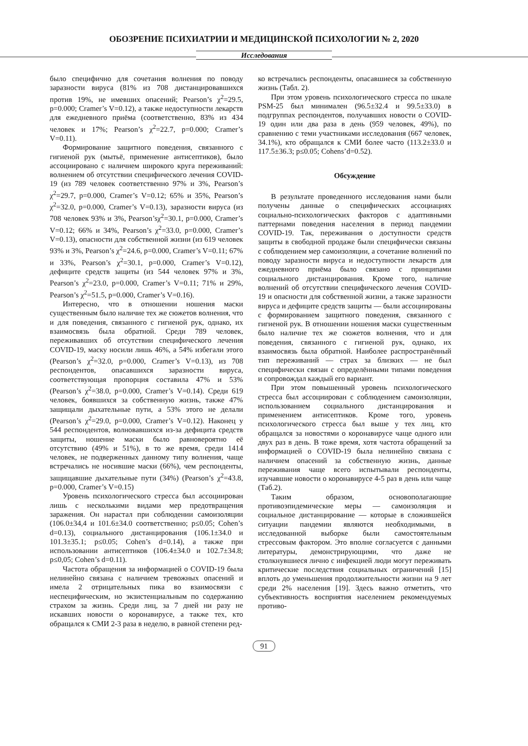ОБОЗРЕНИЕ ПСИХИАТРИИ И МЕДИЦИНСКОЙ ПСИХОЛОГИИ № 2, 2020
Исследования
было специфично для сочетания волнения по поводу заразности вируса (81% из 708 дистанцировавшихся против 19%, не имевших опасений; Pearson’s χ<sup>2</sup>=29.5, p=0.000; Cramer’s V=0.12), а также недоступности лекарств для ежедневного приёма (соответственно, 83% из 434 человек и 17%; Pearson’s χ<sup>2</sup>=22.7, p=0.000; Cramer’s V=0.11).
Формирование защитного поведения, связанного с гигиеной рук (мытьё, применение антисептиков), было ассоциировано с наличием широкого круга переживаний: волнением об отсутствии специфического лечения COVID-19 (из 789 человек соответственно 97% и 3%, Pearson’s χ<sup>2</sup>=29.7, p=0.000, Cramer’s V=0.12; 65% и 35%, Pearson’s χ<sup>2</sup>=32.0, p=0.000, Cramer’s V=0.13), заразности вируса (из 708 человек 93% и 3%, Pearson’sχ<sup>2</sup>=30.1, p=0.000, Cramer’s V=0.12; 66% и 34%, Pearson’s χ<sup>2</sup>=33.0, p=0.000, Cramer’s V=0.13), опасности для собственной жизни (из 619 человек 93% и 3%, Pearson’s χ<sup>2</sup>=24.6, p=0.000, Cramer’s V=0.11; 67% и 33%, Pearson’s χ<sup>2</sup>=30.1, p=0.000, Cramer’s V=0.12), дефиците средств защиты (из 544 человек 97% и 3%, Pearson’s χ<sup>2</sup>=23.0, p=0.000, Cramer’s V=0.11; 71% и 29%, Pearson’s χ<sup>2</sup>=51.5, p=0.000, Cramer’s V=0.16).
Интересно, что в отношении ношения маски существенным было наличие тех же сюжетов волнения, что и для поведения, связанного с гигиеной рук, однако, их взаимосвязь была обратной. Среди 789 человек, переживавших об отсутствии специфического лечения COVID-19, маску носили лишь 46%, а 54% избегали этого (Pearson’s χ<sup>2</sup>=32.0, p=0.000, Cramer’s V=0.13), из 708 респондентов, опасавшихся заразности вируса, соответствующая пропорция составила 47% и 53% (Pearson’s χ<sup>2</sup>=38.0, p=0.000, Cramer’s V=0.14). Среди 619 человек, боявшихся за собственную жизнь, также 47% защищали дыхательные пути, а 53% этого не делали (Pearson’s χ<sup>2</sup>=29.0, p=0.000, Cramer’s V=0.12). Наконец у 544 респондентов, волновавшихся из-за дефицита средств защиты, ношение маски было равновероятно её отсутствию (49% и 51%), в то же время, среди 1414 человек, не подверженных данному типу волнения, чаще встречались не носившие маски (66%), чем респонденты, защищавшие дыхательные пути (34%) (Pearson’s χ<sup>2</sup>=43.8, p=0.000, Cramer’s V=0.15)
Уровень психологического стресса был ассоциирован лишь с несколькими видами мер предотвращения заражения. Он нарастал при соблюдении самоизоляции (106.0±34,4 и 101.6±34.0 соответственно; p≤0.05; Cohen’s d=0.13), социального дистанцирования (106.1±34.0 и 101.3±35.1; p≤0.05; Cohen’s d=0.14), а также при использовании антисептиков (106.4±34.0 и 102.7±34.8; p≤0,05; Cohen’s d=0.11).
Частота обращения за информацией о COVID-19 была нелинейно связана с наличием тревожных опасений и имела 2 отрицательных пика во взаимосвязи с неспецифическим, но экзистенциальным по содержанию страхом за жизнь. Среди лиц, за 7 дней ни разу не искавших новости о коронавирусе, а также тех, кто обращался к СМИ 2-3 раза в неделю, в равной степени ред-
ко встречались респонденты, опасавшиеся за собственную жизнь (Табл. 2).
При этом уровень психологического стресса по шкале PSM-25 был минимален (96.5±32.4 и 99.5±33.0) в подгруппах респондентов, получавших новости о COVID-19 один или два раза в день (959 человек, 49%), по сравнению с теми участниками исследования (667 человек, 34.1%), кто обращался к СМИ более часто (113.2±33.0 и 117.5±36.3; p≤0.05; Cohens’d=0.52).
Обсуждение
В результате проведенного исследования нами были получены данные о специфических ассоциациях социально-психологических факторов с адаптивными паттернами поведения населения в период пандемии COVID-19. Так, переживания о доступности средств защиты в свободной продаже были специфически связаны с соблюдением мер самоизоляции, а сочетание волнений по поводу заразности вируса и недоступности лекарств для ежедневного приёма было связано с принципами социального дистанцирования. Кроме того, наличие волнений об отсутствии специфического лечения COVID-19 и опасности для собственной жизни, а также заразности вируса и дефиците средств защиты — были ассоциированы с формированием защитного поведения, связанного с гигиеной рук. В отношении ношения маски существенным было наличие тех же сюжетов волнения, что и для поведения, связанного с гигиеной рук, однако, их взаимосвязь была обратной. Наиболее распространённый тип переживаний — страх за близких — не был специфически связан с определёнными типами поведения и сопровождал каждый его вариант.
При этом повышенный уровень психологического стресса был ассоциирован с соблюдением самоизоляции, использованием социального дистанцирования и применением антисептиков. Кроме того, уровень психологического стресса был выше у тех лиц, кто обращался за новостями о коронавирусе чаще одного или двух раз в день. В тоже время, хотя частота обращений за информацией о COVID-19 была нелинейно связана с наличием опасений за собственную жизнь, данные переживания чаще всего испытывали респонденты, изучавшие новости о коронавирусе 4-5 раз в день или чаще (Таб.2).
Таким образом, основополагающие противоэпидемические меры — самоизоляция и социальное дистанцирование — которые в сложившейся ситуации пандемии являются необходимыми, в исследованной выборке были самостоятельным стрессовым фактором. Это вполне согласуется с данными литературы, демонстрирующими, что даже не столкнувшиеся лично с инфекцией люди могут переживать критические последствия социальных ограничений [15] вплоть до уменьшения продолжительности жизни на 9 лет среди 2% населения [19]. Здесь важно отметить, что субъективность восприятия населением рекомендуемых противо-
91